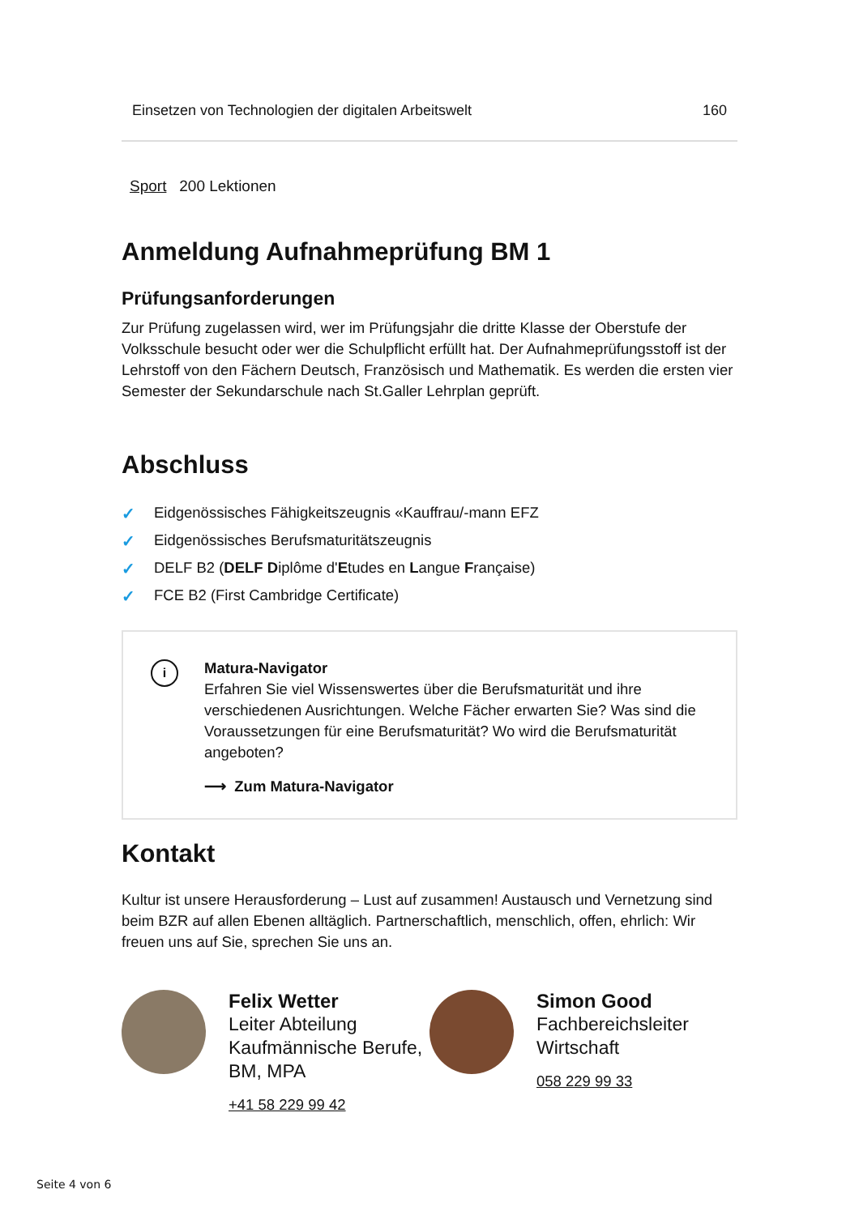| Einsetzen von Technologien der digitalen Arbeitswelt | 160 |
Sport 200 Lektionen
Anmeldung Aufnahmeprüfung BM 1
Prüfungsanforderungen
Zur Prüfung zugelassen wird, wer im Prüfungsjahr die dritte Klasse der Oberstufe der Volksschule besucht oder wer die Schulpflicht erfüllt hat. Der Aufnahmeprüfungsstoff ist der Lehrstoff von den Fächern Deutsch, Französisch und Mathematik. Es werden die ersten vier Semester der Sekundarschule nach St.Galler Lehrplan geprüft.
Abschluss
✓ Eidgenössisches Fähigkeitszeugnis «Kauffrau/-mann EFZ
✓ Eidgenössisches Berufsmaturitätszeugnis
✓ DELF B2 (DELF Diplôme d'Etudes en Langue Française)
✓ FCE B2 (First Cambridge Certificate)
i
Matura-Navigator
Erfahren Sie viel Wissenswertes über die Berufsmaturität und ihre verschiedenen Ausrichtungen. Welche Fächer erwarten Sie? Was sind die Voraussetzungen für eine Berufsmaturität? Wo wird die Berufsmaturität angeboten?
⟶ Zum Matura-Navigator
Kontakt
Kultur ist unsere Herausforderung – Lust auf zusammen! Austausch und Vernetzung sind beim BZR auf allen Ebenen alltäglich. Partnerschaftlich, menschlich, offen, ehrlich: Wir freuen uns auf Sie, sprechen Sie uns an.
Felix Wetter
Leiter Abteilung Kaufmännische Berufe, BM, MPA
+41 58 229 99 42
Simon Good
Fachbereichsleiter Wirtschaft
058 229 99 33
Seite 4 von 6